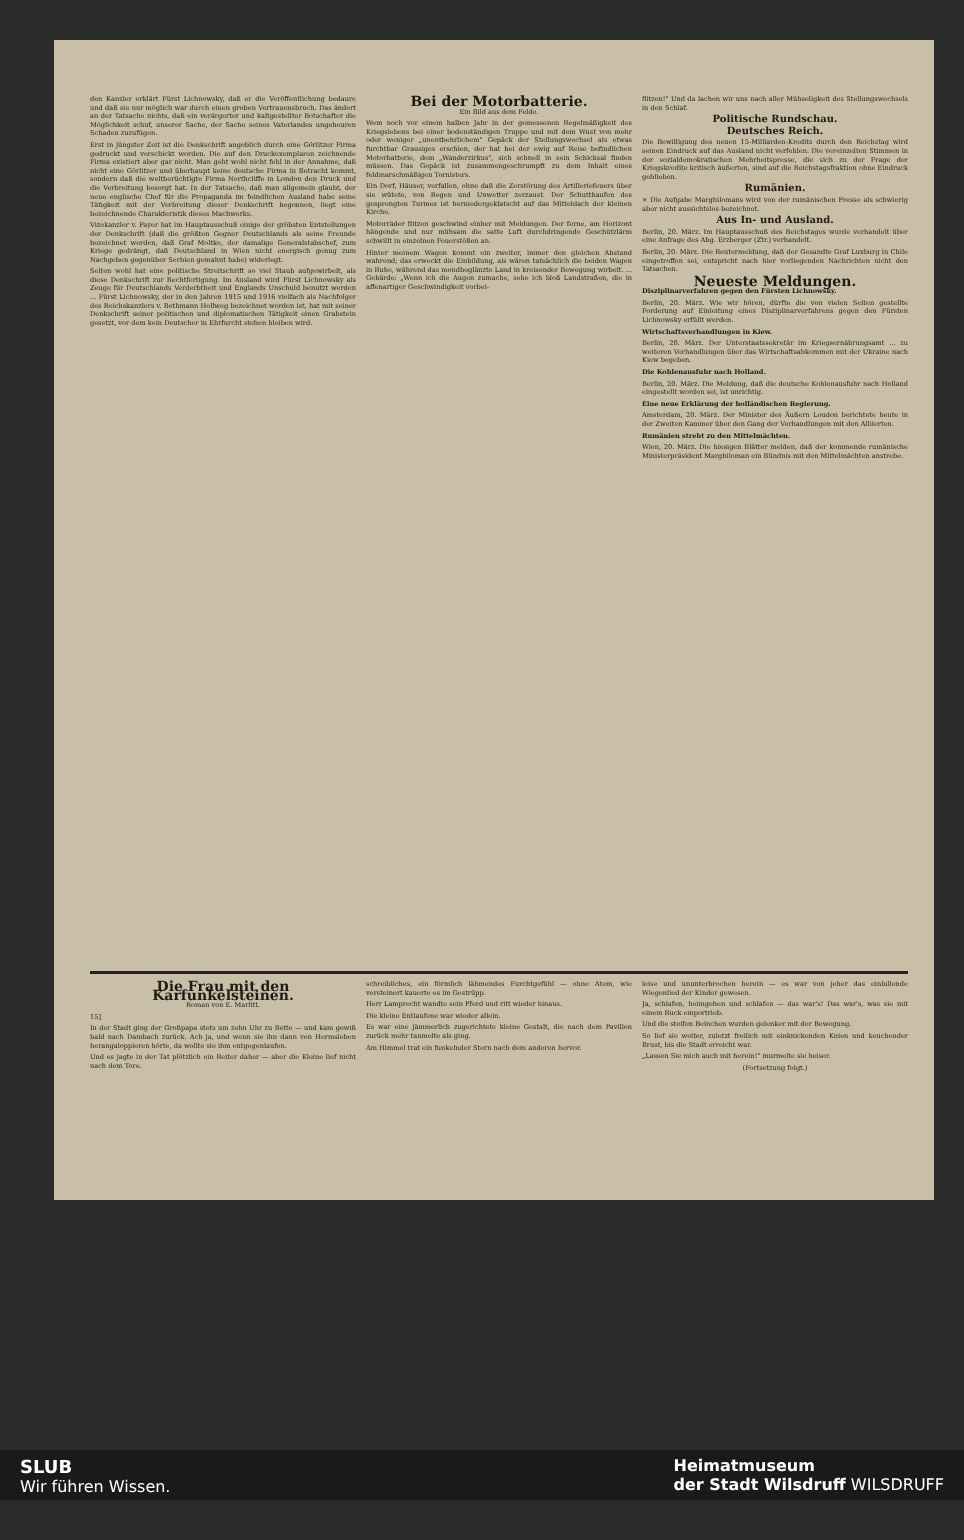den Kanzler erklärt Fürst Lichnowsky, daß er die Veröffentlichung bedaure und daß sie nur möglich war durch einen groben Vertrauensbruch. Das ändert an der Tatsache nichts, daß ein verärgerter und kaltgestellter Botschafter die Möglichkeit schuf, unserer Sache, der Sache seines Vaterlandes ungeheuren Schaden zuzufügen.
Erst in jüngster Zeit ist die Denkschrift angeblich durch eine Görlitzer Firma gedruckt und verschickt worden. Die auf den Druckexemplaren zeichnende Firma existiert aber gar nicht. Man geht wohl nicht fehl in der Annahme, daß nicht eine Görlitzer und überhaupt keine deutsche Firma in Betracht kommt, sondern daß die weltberüchtigte Firma Northcliffe in London den Druck und die Verbreitung besorgt hat. In der Tatsache, daß man allgemein glaubt, der neue englische Chef für die Propaganda im feindlichen Ausland habe seine Tätigkeit mit der Verbreitung dieser Denkschrift begonnen, liegt eine bezeichnende Charakteristik dieses Machwerks.
Vizekanzler v. Payer hat im Hauptausschuß einige der gröbsten Entstellungen der Denkschrift (daß die größten Gegner Deutschlands als seine Freunde bezeichnet werden, daß Graf Moltke, der damalige Generalstabschef, zum Kriege gedrängt, daß Deutschland in Wien nicht energisch genug zum Nachgeben gegenüber Serbien gemahnt habe) widerlegt.
Selten wohl hat eine politische Streitschrift so viel Staub aufgewirbelt, als diese Denkschrift zur Rechtfertigung. Im Ausland wird Fürst Lichnowsky als Zeuge für Deutschlands Verderbtheit und Englands Unschuld benutzt werden ... Fürst Lichnowsky, der in den Jahren 1915 und 1916 vielfach als Nachfolger des Reichskanzlers v. Bethmann Hollweg bezeichnet worden ist, hat mit seiner Denkschrift seiner politischen und diplomatischen Tätigkeit einen Grabstein gesetzt, vor dem kein Deutscher in Ehrfurcht stehen bleiben wird.
Bei der Motorbatterie.
Ein Bild aus dem Felde.
Wem noch vor einem halben Jahr in der gemessenen Regelmäßigkeit des Kriegslebens bei einer bodenständigen Truppe und mit dem Wust von mehr oder weniger „unentbehrlichem" Gepäck der Stellungswechsel als etwas furchtbar Grausiges erschien, der hat bei der ewig auf Reise befindlichen Motorbatterie, dem „Wanderzirkus", sich schnell in sein Schicksal finden müssen. Das Gepäck ist zusammengeschrumpft zu dem Inhalt eines feldmarschmäßigen Tornisters.
Ein Dorf, Häuser, verfallen, ohne daß die Zerstörung des Artilleriefeuers über sie wütete, von Regen und Unwetter zerzaust. Der Schutthaufen des gesprengten Turmes ist herniedergeklatscht auf das Mitteldach der kleinen Kirche.
Motorräder flitzen geschwind einher mit Meldungen. Der ferne, am Horizont hängende und nur mühsam die satte Luft durchdringende Geschützlärm schwillt in einzelnen Feuerstößen an.
Hinter meinem Wagen kommt ein zweiter, immer den gleichen Abstand wahrend; das erweckt die Einbildung, als wären tatsächlich die beiden Wagen in Ruhe, während das mondbeglänzte Land in kreisender Bewegung wirbelt. ... Gebärde: „Wenn ich die Augen zumache, sehe ich bloß Landstraßen, die in affenartiger Geschwindigkeit vorbei-
flitzen!" Und da lachen wir uns nach aller Mühseligkeit des Stellungswechsels in den Schlaf.
Politische Rundschau.
Deutsches Reich.
Die Bewilligung des neuen 15-Milliarden-Kredits durch den Reichstag wird seinen Eindruck auf das Ausland nicht verfehlen. Die vereinzelten Stimmen in der sozialdemokratischen Mehrheitspresse, die sich zu der Frage der Kriegskredite kritisch äußerten, sind auf die Reichstagsfraktion ohne Eindruck geblieben.
Rumänien.
× Die Aufgabe Marghilomans wird von der rumänischen Presse als schwierig aber nicht aussichtslos bezeichnet.
Aus In- und Ausland.
Berlin, 20. März. Im Hauptausschuß des Reichstages wurde verhandelt über eine Anfrage des Abg. Erzberger (Ztr.) verhandelt.
Berlin, 20. März. Die Reutermeldung, daß der Gesandte Graf Luxburg in Chile eingetroffen sei, entspricht nach hier vorliegenden Nachrichten nicht den Tatsachen.
Neueste Meldungen.
Disziplinarverfahren gegen den Fürsten Lichnowsky.
Berlin, 20. März. Wie wir hören, dürfte die von vielen Seiten gestellte Forderung auf Einleitung eines Disziplinarverfahrens gegen den Fürsten Lichnowsky erfüllt werden.
Wirtschaftsverhandlungen in Kiew.
Berlin, 20. März. Der Unterstaatssekretär im Kriegsernährungsamt ... zu weiteren Verhandlungen über das Wirtschaftsabkommen mit der Ukraine nach Kiew begeben.
Die Kohlenausfuhr nach Holland.
Berlin, 20. März. Die Meldung, daß die deutsche Kohlenausfuhr nach Holland eingestellt worden sei, ist unrichtig.
Eine neue Erklärung der holländischen Regierung.
Amsterdam, 20. März. Der Minister des Äußern Loudon berichtete heute in der Zweiten Kammer über den Gang der Verhandlungen mit den Alliierten.
Rumänien strebt zu den Mittelmächten.
Wien, 20. März. Die hiesigen Blätter melden, daß der kommende rumänische Ministerpräsident Marghiloman ein Bündnis mit den Mittelmächten anstrebe.
Die Frau mit den Karfunkelsteinen.
Roman von E. Marlitt.
15]
In der Stadt ging der Großpapa stets um zehn Uhr zu Bette — und kam gewiß bald nach Dambach zurück. Ach ja, und wenn sie ihn dann von Hermsleben herangaloppieren hörte, da wollte sie ihm entgegenlaufen.
Und es jagte in der Tat plötzlich ein Reiter daher — aber die Kleine lief nicht nach dem Tore.
schreibliches, ein förmlich lähmendes Furchtgefühl — ohne Atem, wie versteinert kauerte es im Gestrüpp.
Herr Lamprecht wandte sein Pferd und ritt wieder hinaus.
Die kleine Entlaufene war wieder allein.
Es war eine jämmerlich zugerichtete kleine Gestalt, die nach dem Pavillon zurück mehr taumelte als ging.
Am Himmel trat ein funkelnder Stern nach dem anderen hervor.
leise und ununterbrochen herein — es war von jeher das einlullende Wiegenlied der Kinder gewesen.
Ja, schlafen, heimgehen und schlafen — das war's! Das war's, was sie mit einem Ruck emportrieb.
Und die steifen Beinchen wurden gelenker mit der Bewegung.
So lief sie weiter, zuletzt freilich mit einknickenden Knien und keuchender Brust, bis die Stadt erreicht war.
„Lassen Sie mich auch mit herein!" murmelte sie heiser.
(Fortsetzung folgt.)
SLUB
Wir führen Wissen.
Heimatmuseum
der Stadt Wilsdruff WILSDRUFF